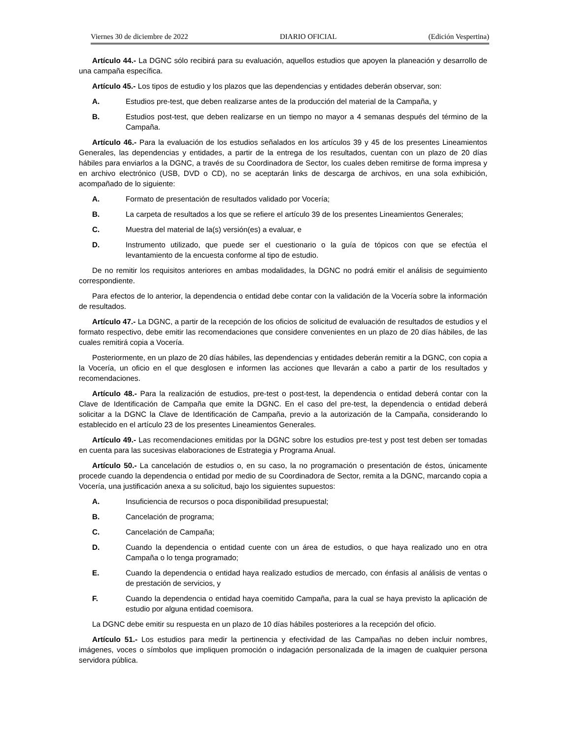Viernes 30 de diciembre de 2022 DIARIO OFICIAL (Edición Vespertina)
Artículo 44.- La DGNC sólo recibirá para su evaluación, aquellos estudios que apoyen la planeación y desarrollo de una campaña específica.
Artículo 45.- Los tipos de estudio y los plazos que las dependencias y entidades deberán observar, son:
A. Estudios pre-test, que deben realizarse antes de la producción del material de la Campaña, y
B. Estudios post-test, que deben realizarse en un tiempo no mayor a 4 semanas después del término de la Campaña.
Artículo 46.- Para la evaluación de los estudios señalados en los artículos 39 y 45 de los presentes Lineamientos Generales, las dependencias y entidades, a partir de la entrega de los resultados, cuentan con un plazo de 20 días hábiles para enviarlos a la DGNC, a través de su Coordinadora de Sector, los cuales deben remitirse de forma impresa y en archivo electrónico (USB, DVD o CD), no se aceptarán links de descarga de archivos, en una sola exhibición, acompañado de lo siguiente:
A. Formato de presentación de resultados validado por Vocería;
B. La carpeta de resultados a los que se refiere el artículo 39 de los presentes Lineamientos Generales;
C. Muestra del material de la(s) versión(es) a evaluar, e
D. Instrumento utilizado, que puede ser el cuestionario o la guía de tópicos con que se efectúa el levantamiento de la encuesta conforme al tipo de estudio.
De no remitir los requisitos anteriores en ambas modalidades, la DGNC no podrá emitir el análisis de seguimiento correspondiente.
Para efectos de lo anterior, la dependencia o entidad debe contar con la validación de la Vocería sobre la información de resultados.
Artículo 47.- La DGNC, a partir de la recepción de los oficios de solicitud de evaluación de resultados de estudios y el formato respectivo, debe emitir las recomendaciones que considere convenientes en un plazo de 20 días hábiles, de las cuales remitirá copia a Vocería.
Posteriormente, en un plazo de 20 días hábiles, las dependencias y entidades deberán remitir a la DGNC, con copia a la Vocería, un oficio en el que desglosen e informen las acciones que llevarán a cabo a partir de los resultados y recomendaciones.
Artículo 48.- Para la realización de estudios, pre-test o post-test, la dependencia o entidad deberá contar con la Clave de Identificación de Campaña que emite la DGNC. En el caso del pre-test, la dependencia o entidad deberá solicitar a la DGNC la Clave de Identificación de Campaña, previo a la autorización de la Campaña, considerando lo establecido en el artículo 23 de los presentes Lineamientos Generales.
Artículo 49.- Las recomendaciones emitidas por la DGNC sobre los estudios pre-test y post test deben ser tomadas en cuenta para las sucesivas elaboraciones de Estrategia y Programa Anual.
Artículo 50.- La cancelación de estudios o, en su caso, la no programación o presentación de éstos, únicamente procede cuando la dependencia o entidad por medio de su Coordinadora de Sector, remita a la DGNC, marcando copia a Vocería, una justificación anexa a su solicitud, bajo los siguientes supuestos:
A. Insuficiencia de recursos o poca disponibilidad presupuestal;
B. Cancelación de programa;
C. Cancelación de Campaña;
D. Cuando la dependencia o entidad cuente con un área de estudios, o que haya realizado uno en otra Campaña o lo tenga programado;
E. Cuando la dependencia o entidad haya realizado estudios de mercado, con énfasis al análisis de ventas o de prestación de servicios, y
F. Cuando la dependencia o entidad haya coemitido Campaña, para la cual se haya previsto la aplicación de estudio por alguna entidad coemisora.
La DGNC debe emitir su respuesta en un plazo de 10 días hábiles posteriores a la recepción del oficio.
Artículo 51.- Los estudios para medir la pertinencia y efectividad de las Campañas no deben incluir nombres, imágenes, voces o símbolos que impliquen promoción o indagación personalizada de la imagen de cualquier persona servidora pública.